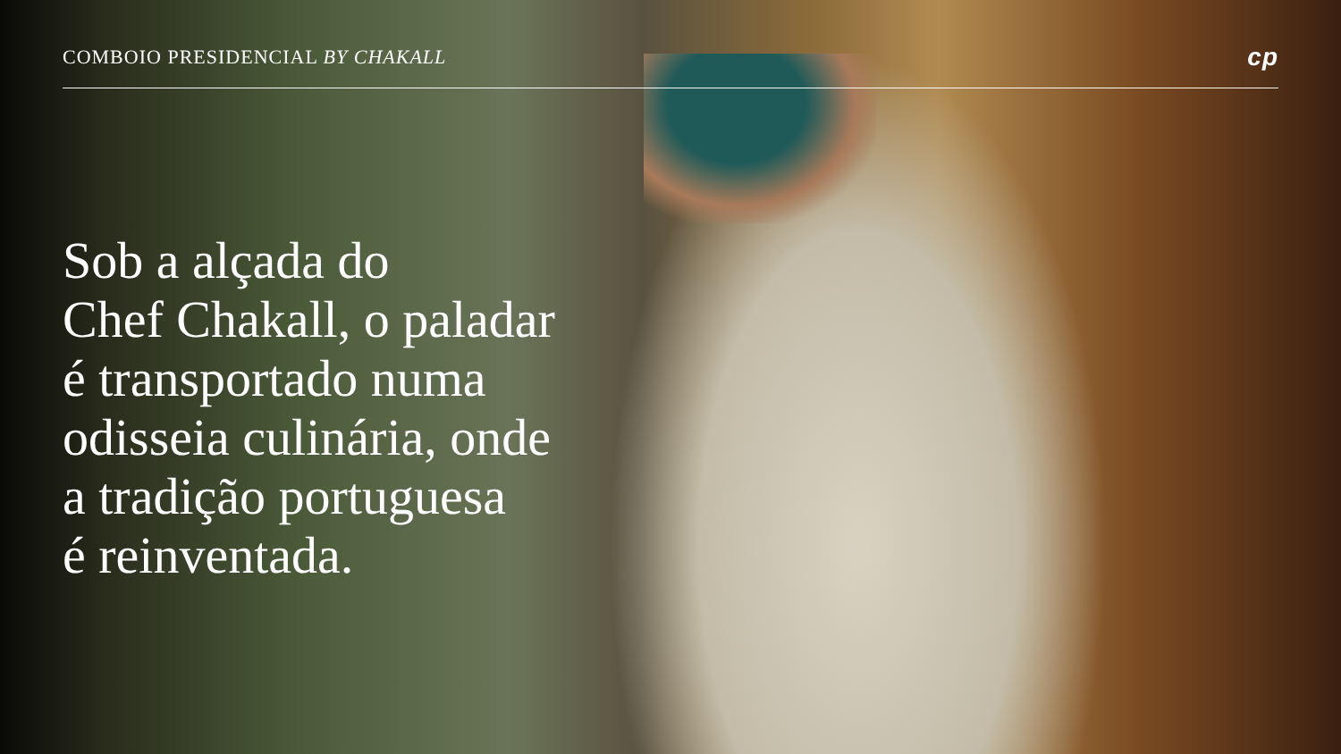COMBOIO PRESIDENCIAL BY CHAKALL
cp
Sob a alçada do
Chef Chakall, o paladar
é transportado numa
odisseia culinária, onde
a tradição portuguesa
é reinventada.